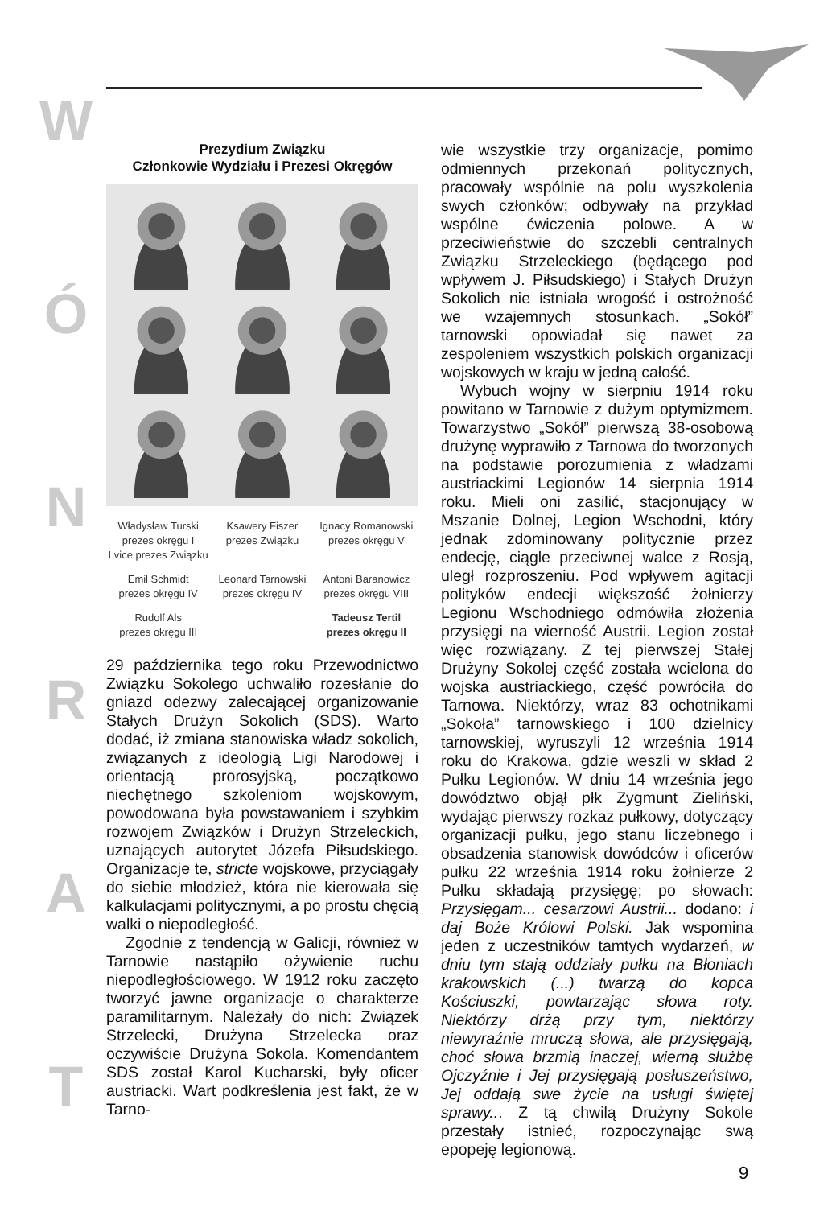WÓNRAT
Prezydium Związku
Członkowie Wydziału i Prezesi Okręgów
Władysław Turski
prezes okręgu I
I vice prezes Związku
Ksawery Fiszer
prezes Związku
Ignacy Romanowski
prezes okręgu V
Emil Schmidt
prezes okręgu IV
Leonard Tarnowski
prezes okręgu IV
Antoni Baranowicz
prezes okręgu VIII
Rudolf Als
prezes okręgu III
Tadeusz Tertil
prezes okręgu II
29 października tego roku Przewodnictwo Związku Sokolego uchwaliło rozesłanie do gniazd odezwy zalecającej organizowanie Stałych Drużyn Sokolich (SDS). Warto dodać, iż zmiana stanowiska władz sokolich, związanych z ideologią Ligi Narodowej i orientacją prorosyjską, początkowo niechętnego szkoleniom wojskowym, powodowana była powstawaniem i szybkim rozwojem Związków i Drużyn Strzeleckich, uznających autorytet Józefa Piłsudskiego. Organizacje te, stricte wojskowe, przyciągały do siebie młodzież, która nie kierowała się kalkulacjami politycznymi, a po prostu chęcią walki o niepodległość.
Zgodnie z tendencją w Galicji, również w Tarnowie nastąpiło ożywienie ruchu niepodległościowego. W 1912 roku zaczęto tworzyć jawne organizacje o charakterze paramilitarnym. Należały do nich: Związek Strzelecki, Drużyna Strzelecka oraz oczywiście Drużyna Sokola. Komendantem SDS został Karol Kucharski, były oficer austriacki. Wart podkreślenia jest fakt, że w Tarno-
wie wszystkie trzy organizacje, pomimo odmiennych przekonań politycznych, pracowały wspólnie na polu wyszkolenia swych członków; odbywały na przykład wspólne ćwiczenia polowe. A w przeciwieństwie do szczebli centralnych Związku Strzeleckiego (będącego pod wpływem J. Piłsudskiego) i Stałych Drużyn Sokolich nie istniała wrogość i ostrożność we wzajemnych stosunkach. „Sokół” tarnowski opowiadał się nawet za zespoleniem wszystkich polskich organizacji wojskowych w kraju w jedną całość.
Wybuch wojny w sierpniu 1914 roku powitano w Tarnowie z dużym optymizmem. Towarzystwo „Sokół” pierwszą 38-osobową drużynę wyprawiło z Tarnowa do tworzonych na podstawie porozumienia z władzami austriackimi Legionów 14 sierpnia 1914 roku. Mieli oni zasilić, stacjonujący w Mszanie Dolnej, Legion Wschodni, który jednak zdominowany politycznie przez endecję, ciągle przeciwnej walce z Rosją, uległ rozproszeniu. Pod wpływem agitacji polityków endecji większość żołnierzy Legionu Wschodniego odmówiła złożenia przysięgi na wierność Austrii. Legion został więc rozwiązany. Z tej pierwszej Stałej Drużyny Sokolej część została wcielona do wojska austriackiego, część powróciła do Tarnowa. Niektórzy, wraz 83 ochotnikami „Sokoła” tarnowskiego i 100 dzielnicy tarnowskiej, wyruszyli 12 września 1914 roku do Krakowa, gdzie weszli w skład 2 Pułku Legionów. W dniu 14 września jego dowództwo objął płk Zygmunt Zieliński, wydając pierwszy rozkaz pułkowy, dotyczący organizacji pułku, jego stanu liczebnego i obsadzenia stanowisk dowódców i oficerów pułku 22 września 1914 roku żołnierze 2 Pułku składają przysięgę; po słowach: Przysięgam... cesarzowi Austrii... dodano: i daj Boże Królowi Polski. Jak wspomina jeden z uczestników tamtych wydarzeń, w dniu tym stają oddziały pułku na Błoniach krakowskich (...) twarzą do kopca Kościuszki, powtarzając słowa roty. Niektórzy drżą przy tym, niektórzy niewyraźnie mruczą słowa, ale przysięgają, choć słowa brzmią inaczej, wierną służbę Ojczyźnie i Jej przysięgają posłuszeństwo, Jej oddają swe życie na usługi świętej sprawy... Z tą chwilą Drużyny Sokole przestały istnieć, rozpoczynając swą epopeję legionową.
9